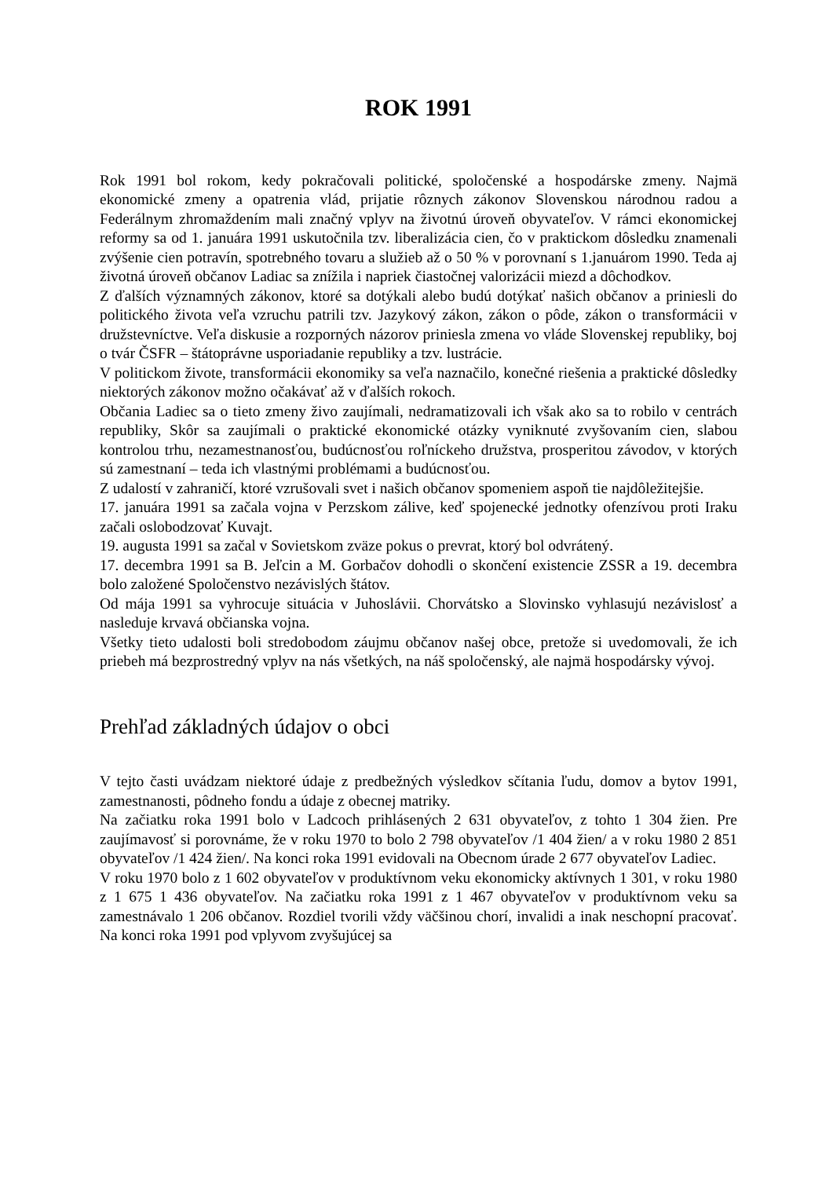ROK 1991
Rok 1991 bol rokom, kedy pokračovali politické, spoločenské a hospodárske zmeny. Najmä ekonomické zmeny a opatrenia vlád, prijatie rôznych zákonov Slovenskou národnou radou a Federálnym zhromaždením mali značný vplyv na životnú úroveň obyvateľov. V rámci ekonomickej reformy sa od 1. januára 1991 uskutočnila tzv. liberalizácia cien, čo v praktickom dôsledku znamenali zvýšenie cien potravín, spotrebného tovaru a služieb až o 50 % v porovnaní s 1.januárom 1990. Teda aj životná úroveň občanov Ladiac sa znížila i napriek čiastočnej valorizácii miezd a dôchodkov.
Z ďalších významných zákonov, ktoré sa dotýkali alebo budú dotýkať našich občanov a priniesli do politického života veľa vzruchu patrili tzv. Jazykový zákon, zákon o pôde, zákon o transformácii v družstevníctve. Veľa diskusie a rozporných názorov priniesla zmena vo vláde Slovenskej republiky, boj o tvár ČSFR – štátoprávne usporiadanie republiky a tzv. lustrácie.
V politickom živote, transformácii ekonomiky sa veľa naznačilo, konečné riešenia a praktické dôsledky niektorých zákonov možno očakávať až v ďalších rokoch.
Občania Ladiec sa o tieto zmeny živo zaujímali, nedramatizovali ich však ako sa to robilo v centrách republiky, Skôr sa zaujímali o praktické ekonomické otázky vyniknuté zvyšovaním cien, slabou kontrolou trhu, nezamestnanosťou, budúcnosťou roľníckeho družstva, prosperitou závodov, v ktorých sú zamestnaní – teda ich vlastnými problémami a budúcnosťou.
Z udalostí v zahraničí, ktoré vzrušovali svet i našich občanov spomeniem aspoň tie najdôležitejšie.
17. januára 1991 sa začala vojna v Perzskom zálive, keď spojenecké jednotky ofenzívou proti Iraku začali oslobodzovať Kuvajt.
19. augusta 1991 sa začal v Sovietskom zväze pokus o prevrat, ktorý bol odvrátený.
17. decembra 1991 sa B. Jeľcin a M. Gorbačov dohodli o skončení existencie ZSSR a 19. decembra bolo založené Spoločenstvo nezávislých štátov.
Od mája 1991 sa vyhrocuje situácia v Juhoslávii. Chorvátsko a Slovinsko vyhlasujú nezávislosť a nasleduje krvavá občianska vojna.
Všetky tieto udalosti boli stredobodom záujmu občanov našej obce, pretože si uvedomovali, že ich priebeh má bezprostredný vplyv na nás všetkých, na náš spoločenský, ale najmä hospodársky vývoj.
Prehľad základných údajov o obci
V tejto časti uvádzam niektoré údaje z predbežných výsledkov sčítania ľudu, domov a bytov 1991, zamestnanosti, pôdneho fondu a údaje z obecnej matriky.
Na začiatku roka 1991 bolo v Ladcoch prihlásených 2 631 obyvateľov, z tohto 1 304 žien. Pre zaujímavosť si porovnáme, že v roku 1970 to bolo 2 798 obyvateľov /1 404 žien/ a v roku 1980 2 851 obyvateľov /1 424 žien/. Na konci roka 1991 evidovali na Obecnom úrade 2 677 obyvateľov Ladiec.
V roku 1970 bolo z 1 602 obyvateľov v produktívnom veku ekonomicky aktívnych 1 301, v roku 1980 z 1 675 1 436 obyvateľov. Na začiatku roka 1991 z 1 467 obyvateľov v produktívnom veku sa zamestnávalo 1 206 občanov. Rozdiel tvorili vždy väčšinou chorí, invalidi a inak neschopní pracovať. Na konci roka 1991 pod vplyvom zvyšujúcej sa